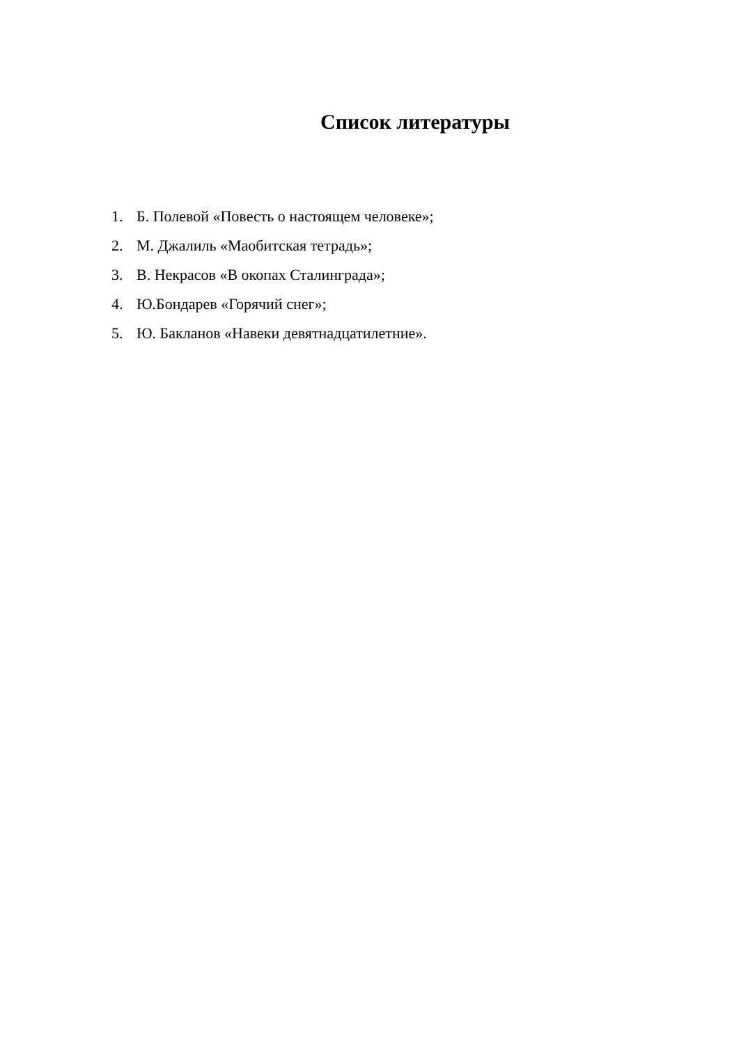Список литературы
1. Б. Полевой «Повесть о настоящем человеке»;
2. М. Джалиль «Маобитская тетрадь»;
3. В. Некрасов «В окопах Сталинграда»;
4. Ю.Бондарев «Горячий снег»;
5. Ю. Бакланов «Навеки девятнадцатилетние».